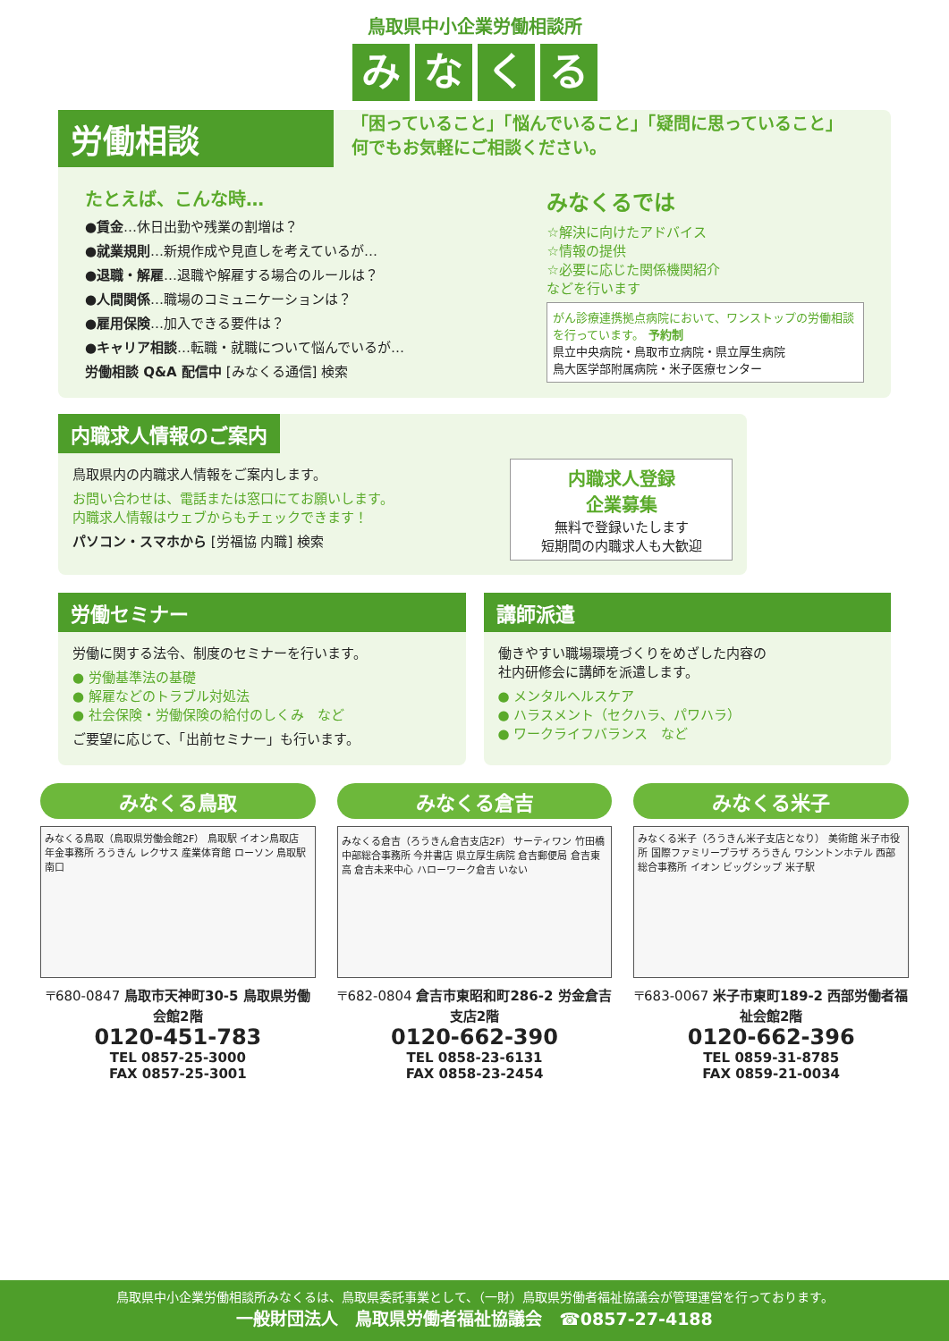鳥取県中小企業労働相談所
みなくる
労働相談
「困っていること」「悩んでいること」「疑問に思っていること」
何でもお気軽にご相談ください。
たとえば、こんな時…
●賃金…休日出勤や残業の割増は？
●就業規則…新規作成や見直しを考えているが…
●退職・解雇…退職や解雇する場合のルールは？
●人間関係…職場のコミュニケーションは？
●雇用保険…加入できる要件は？
●キャリア相談…転職・就職について悩んでいるが…
労働相談 Q&A 配信中 [みなくる通信] 検索
みなくるでは
☆解決に向けたアドバイス
☆情報の提供
☆必要に応じた関係機関紹介
などを行います
がん診療連携拠点病院において、ワンストップの労働相談を行っています。 予約制
県立中央病院・鳥取市立病院・県立厚生病院
鳥大医学部附属病院・米子医療センター
内職求人情報のご案内
鳥取県内の内職求人情報をご案内します。
お問い合わせは、電話または窓口にてお願いします。
内職求人情報はウェブからもチェックできます！
パソコン・スマホから [労福協 内職] 検索
内職求人登録
企業募集
無料で登録いたします
短期間の内職求人も大歓迎
労働セミナー
労働に関する法令、制度のセミナーを行います。
● 労働基準法の基礎
● 解雇などのトラブル対処法
● 社会保険・労働保険の給付のしくみ　など
ご要望に応じて、「出前セミナー」も行います。
講師派遣
働きやすい職場環境づくりをめざした内容の
社内研修会に講師を派遣します。
● メンタルヘルスケア
● ハラスメント（セクハラ、パワハラ）
● ワークライフバランス　など
みなくる鳥取
みなくる鳥取（鳥取県労働会館2F） 鳥取駅 イオン鳥取店 年金事務所 ろうきん レクサス 産業体育館 ローソン 鳥取駅南口
〒680-0847 鳥取市天神町30-5 鳥取県労働会館2階
0120-451-783
TEL 0857-25-3000
FAX 0857-25-3001
みなくる倉吉
みなくる倉吉（ろうきん倉吉支店2F） サーティワン 竹田橋 中部総合事務所 今井書店 県立厚生病院 倉吉郵便局 倉吉東高 倉吉未来中心 ハローワーク倉吉 いない
〒682-0804 倉吉市東昭和町286-2 労金倉吉支店2階
0120-662-390
TEL 0858-23-6131
FAX 0858-23-2454
みなくる米子
みなくる米子（ろうきん米子支店となり） 美術館 米子市役所 国際ファミリープラザ ろうきん ワシントンホテル 西部総合事務所 イオン ビッグシップ 米子駅
〒683-0067 米子市東町189-2 西部労働者福祉会館2階
0120-662-396
TEL 0859-31-8785
FAX 0859-21-0034
鳥取県中小企業労働相談所みなくるは、鳥取県委託事業として、（一財）鳥取県労働者福祉協議会が管理運営を行っております。
一般財団法人　鳥取県労働者福祉協議会　☎0857-27-4188